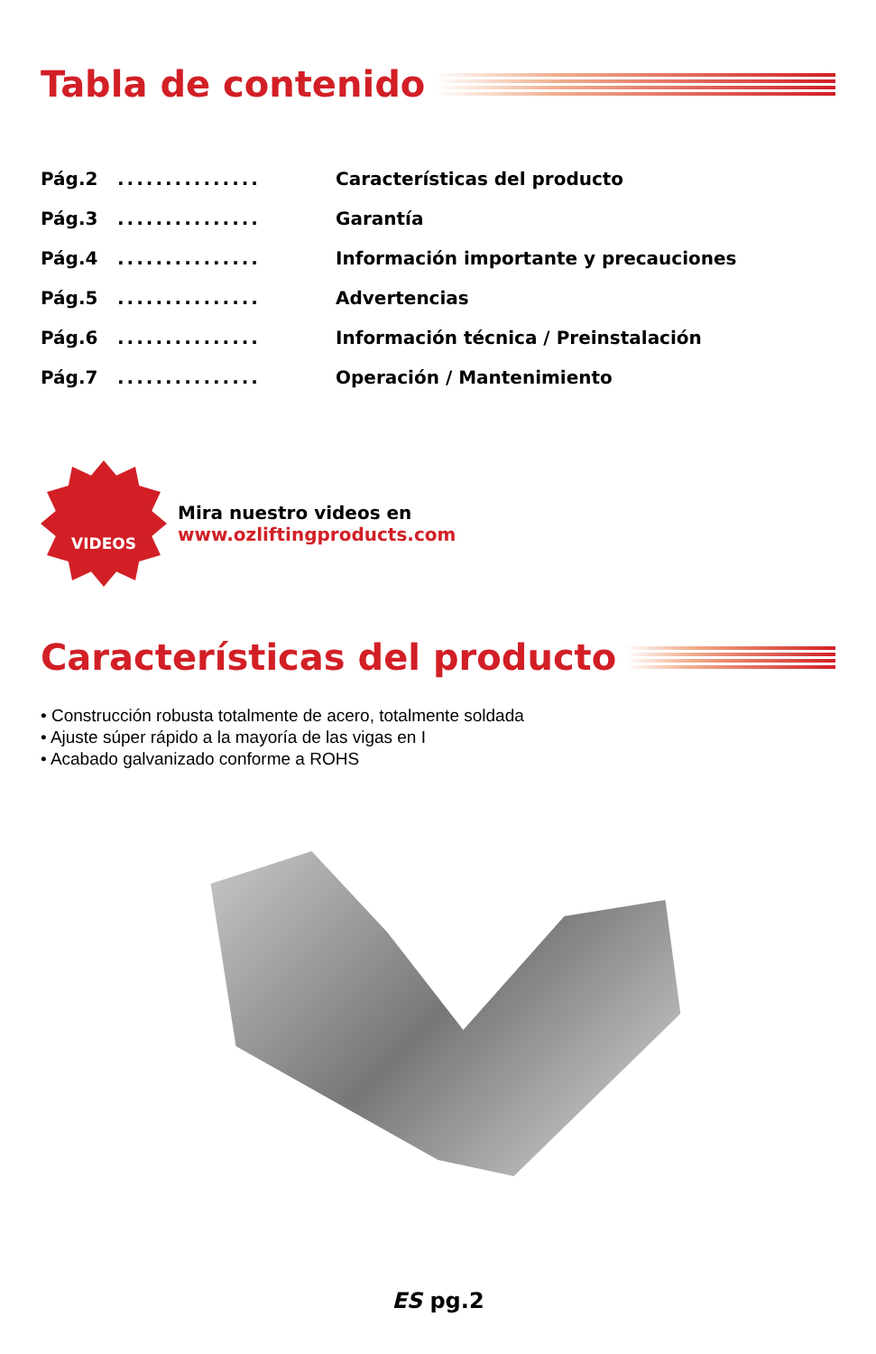Tabla de contenido
Pág.2............... Características del producto
Pág.3............... Garantía
Pág.4............... Información importante y precauciones
Pág.5............... Advertencias
Pág.6............... Información técnica / Preinstalación
Pág.7............... Operación / Mantenimiento
VIDEOS
Mira nuestro videos en
www.ozliftingproducts.com
Características del producto
• Construcción robusta totalmente de acero, totalmente soldada
• Ajuste súper rápido a la mayoría de las vigas en I
• Acabado galvanizado conforme a ROHS
ES pg.2